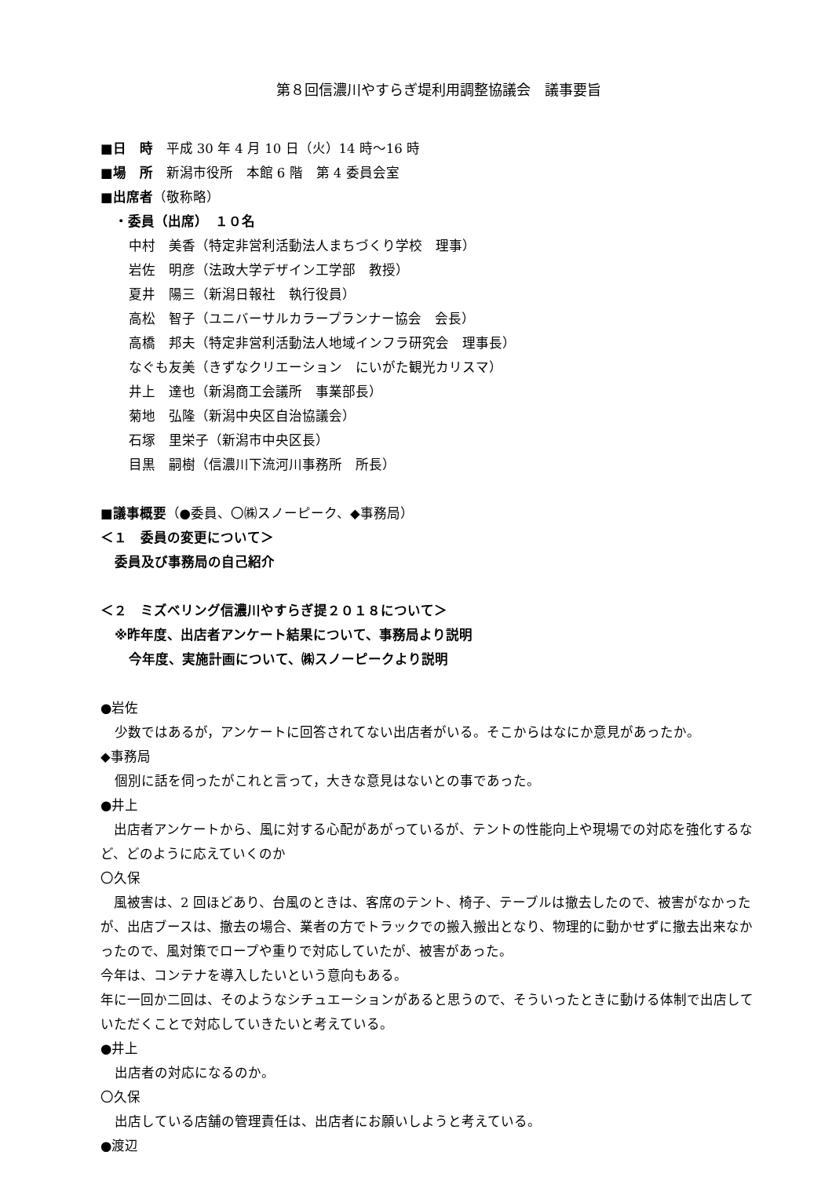第８回信濃川やすらぎ堤利用調整協議会　議事要旨
■日　時　平成 30 年 4 月 10 日（火）14 時～16 時
■場　所　新潟市役所　本館 6 階　第 4 委員会室
■出席者（敬称略）
・委員（出席）　１０名
中村　美香（特定非営利活動法人まちづくり学校　理事）
岩佐　明彦（法政大学デザイン工学部　教授）
夏井　陽三（新潟日報社　執行役員）
高松　智子（ユニバーサルカラープランナー協会　会長）
高橋　邦夫（特定非営利活動法人地域インフラ研究会　理事長）
なぐも友美（きずなクリエーション　にいがた観光カリスマ）
井上　達也（新潟商工会議所　事業部長）
菊地　弘隆（新潟中央区自治協議会）
石塚　里栄子（新潟市中央区長）
目黒　嗣樹（信濃川下流河川事務所　所長）
■議事概要（●委員、〇㈱スノーピーク、◆事務局）
＜１　委員の変更について＞
委員及び事務局の自己紹介
＜２　ミズベリング信濃川やすらぎ提２０１８について＞
※昨年度、出店者アンケート結果について、事務局より説明
今年度、実施計画について、㈱スノーピークより説明
●岩佐
少数ではあるが，アンケートに回答されてない出店者がいる。そこからはなにか意見があったか。
◆事務局
個別に話を伺ったがこれと言って，大きな意見はないとの事であった。
●井上
　出店者アンケートから、風に対する心配があがっているが、テントの性能向上や現場での対応を強化するなど、どのように応えていくのか
〇久保
　風被害は、2 回ほどあり、台風のときは、客席のテント、椅子、テーブルは撤去したので、被害がなかったが、出店ブースは、撤去の場合、業者の方でトラックでの搬入搬出となり、物理的に動かせずに撤去出来なかったので、風対策でロープや重りで対応していたが、被害があった。
今年は、コンテナを導入したいという意向もある。
年に一回か二回は、そのようなシチュエーションがあると思うので、そういったときに動ける体制で出店していただくことで対応していきたいと考えている。
●井上
出店者の対応になるのか。
〇久保
出店している店舗の管理責任は、出店者にお願いしようと考えている。
●渡辺